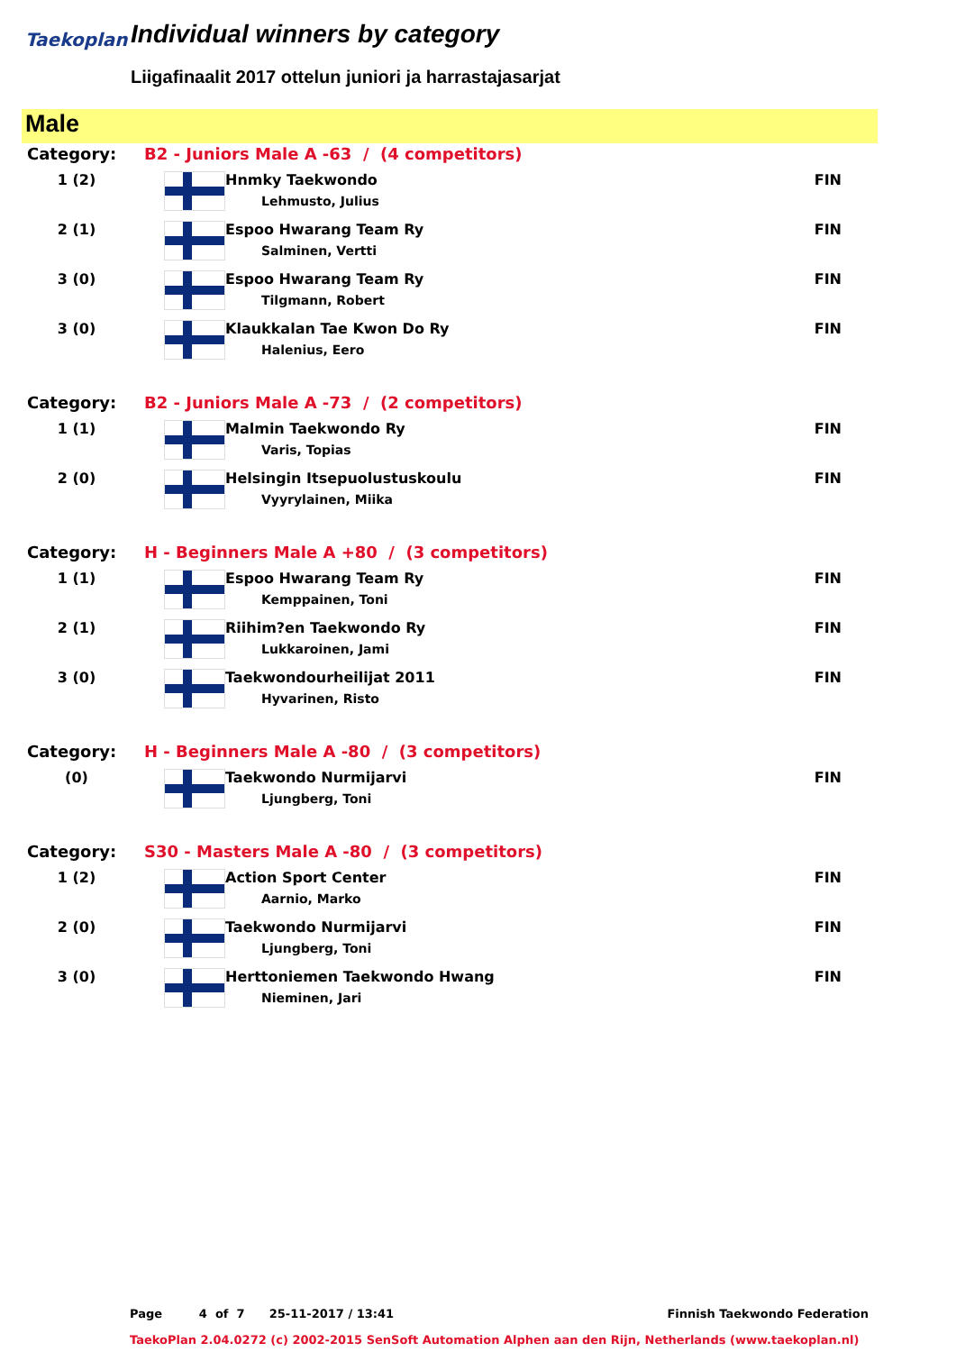Taekoplan Individual winners by category
Liigafinaalit 2017 ottelun juniori ja harrastajasarjat
Male
| Category: | B2 - Juniors Male A -63 / (4 competitors) | | |
| 1 (2) | | Hnmky Taekwondo Lehmusto, Julius | FIN |
| 2 (1) | | Espoo Hwarang Team Ry Salminen, Vertti | FIN |
| 3 (0) | | Espoo Hwarang Team Ry Tilgmann, Robert | FIN |
| 3 (0) | | Klaukkalan Tae Kwon Do Ry Halenius, Eero | FIN |
| Category: | B2 - Juniors Male A -73 / (2 competitors) | | |
| 1 (1) | | Malmin Taekwondo Ry Varis, Topias | FIN |
| 2 (0) | | Helsingin Itsepuolustuskoulu Vyyrylainen, Miika | FIN |
| Category: | H - Beginners Male A +80 / (3 competitors) | | |
| 1 (1) | | Espoo Hwarang Team Ry Kemppainen, Toni | FIN |
| 2 (1) | | Riihim?en Taekwondo Ry Lukkaroinen, Jami | FIN |
| 3 (0) | | Taekwondourheilijat 2011 Hyvarinen, Risto | FIN |
| Category: | H - Beginners Male A -80 / (3 competitors) | | |
| (0) | | Taekwondo Nurmijarvi Ljungberg, Toni | FIN |
| Category: | S30 - Masters Male A -80 / (3 competitors) | | |
| 1 (2) | | Action Sport Center Aarnio, Marko | FIN |
| 2 (0) | | Taekwondo Nurmijarvi Ljungberg, Toni | FIN |
| 3 (0) | | Herttoniemen Taekwondo Hwang Nieminen, Jari | FIN |
Page 4 of 7 25-11-2017 / 13:41 Finnish Taekwondo Federation
TaekoPlan 2.04.0272 (c) 2002-2015 SenSoft Automation Alphen aan den Rijn, Netherlands (www.taekoplan.nl)